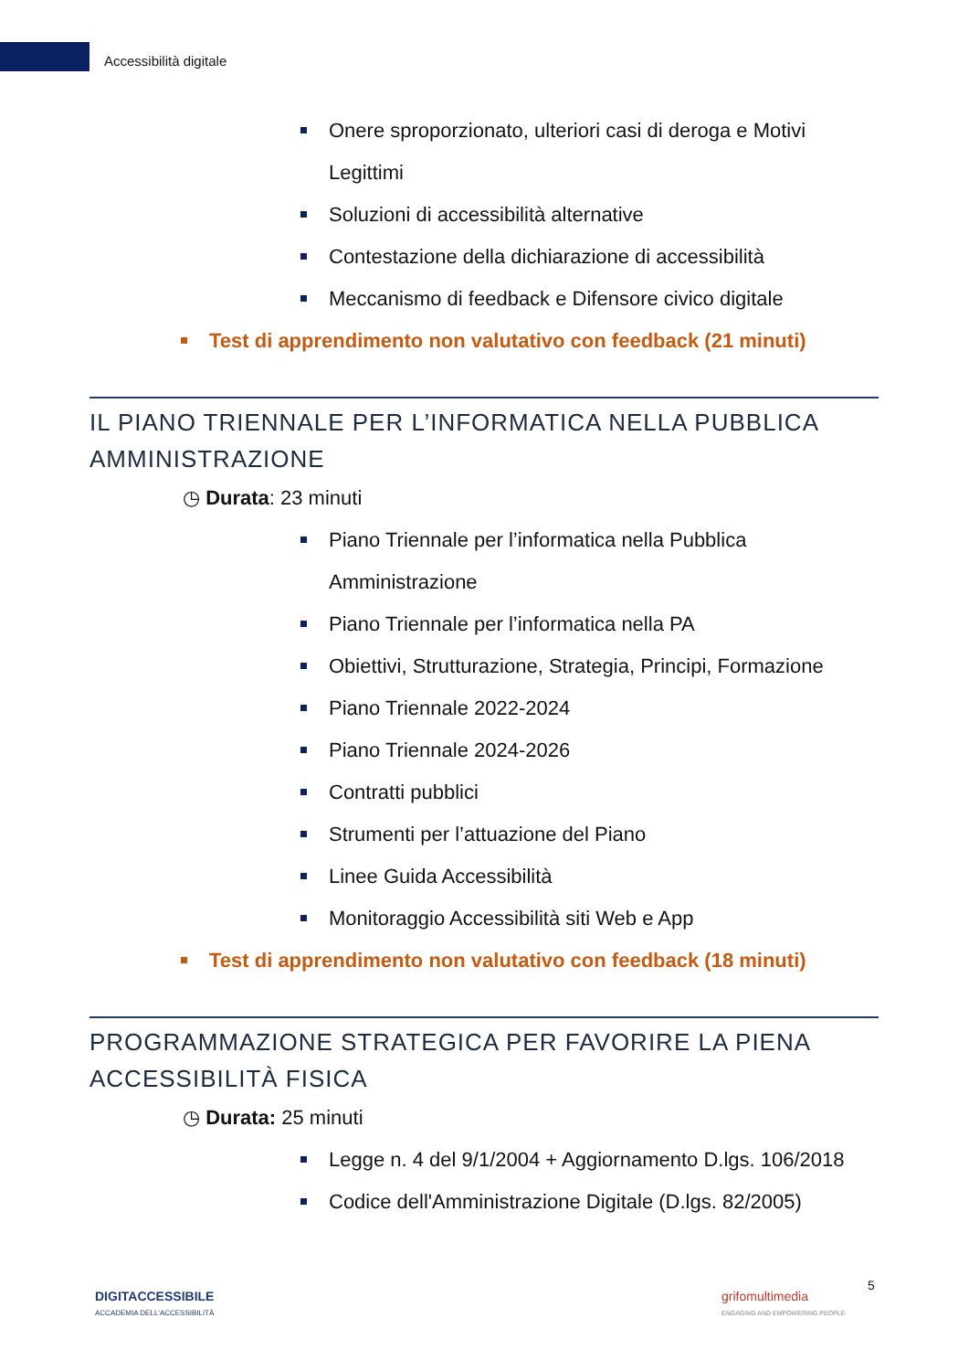Accessibilità digitale
Onere sproporzionato, ulteriori casi di deroga e Motivi Legittimi
Soluzioni di accessibilità alternative
Contestazione della dichiarazione di accessibilità
Meccanismo di feedback e Difensore civico digitale
Test di apprendimento non valutativo con feedback (21 minuti)
IL PIANO TRIENNALE PER L’INFORMATICA NELLA PUBBLICA AMMINISTRAZIONE
◷ Durata: 23 minuti
Piano Triennale per l’informatica nella Pubblica Amministrazione
Piano Triennale per l’informatica nella PA
Obiettivi, Strutturazione, Strategia, Principi, Formazione
Piano Triennale 2022-2024
Piano Triennale 2024-2026
Contratti pubblici
Strumenti per l’attuazione del Piano
Linee Guida Accessibilità
Monitoraggio Accessibilità siti Web e App
Test di apprendimento non valutativo con feedback (18 minuti)
PROGRAMMAZIONE STRATEGICA PER FAVORIRE LA PIENA ACCESSIBILITÀ FISICA
◷ Durata: 25 minuti
Legge n. 4 del 9/1/2004 + Aggiornamento D.lgs. 106/2018
Codice dell'Amministrazione Digitale (D.lgs. 82/2005)
DIGITACCESSIBILE
ACCADEMIA DELL'ACCESSIBILITÀ
grifomultimedia
ENGAGING AND EMPOWERING PEOPLE
5